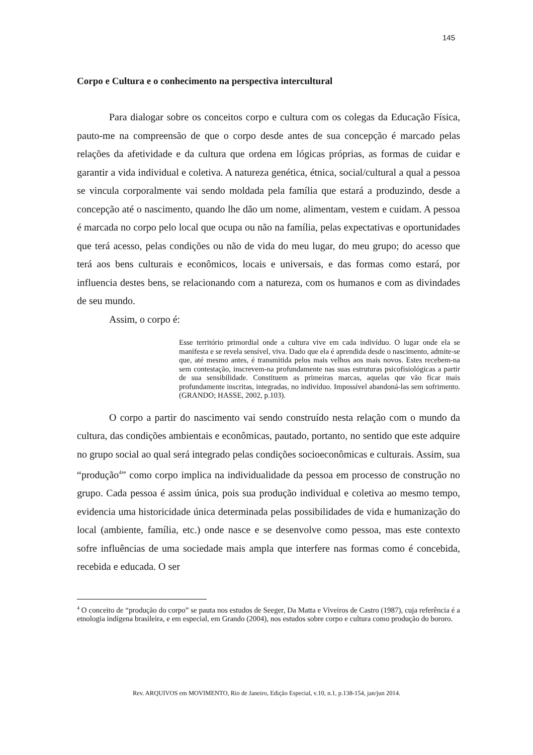145
Corpo e Cultura e o conhecimento na perspectiva intercultural
Para dialogar sobre os conceitos corpo e cultura com os colegas da Educação Física, pauto-me na compreensão de que o corpo desde antes de sua concepção é marcado pelas relações da afetividade e da cultura que ordena em lógicas próprias, as formas de cuidar e garantir a vida individual e coletiva. A natureza genética, étnica, social/cultural a qual a pessoa se vincula corporalmente vai sendo moldada pela família que estará a produzindo, desde a concepção até o nascimento, quando lhe dão um nome, alimentam, vestem e cuidam. A pessoa é marcada no corpo pelo local que ocupa ou não na família, pelas expectativas e oportunidades que terá acesso, pelas condições ou não de vida do meu lugar, do meu grupo; do acesso que terá aos bens culturais e econômicos, locais e universais, e das formas como estará, por influencia destes bens, se relacionando com a natureza, com os humanos e com as divindades de seu mundo.
Assim, o corpo é:
Esse território primordial onde a cultura vive em cada indivíduo. O lugar onde ela se manifesta e se revela sensível, viva. Dado que ela é aprendida desde o nascimento, admite-se que, até mesmo antes, é transmitida pelos mais velhos aos mais novos. Estes recebem-na sem contestação, inscrevem-na profundamente nas suas estruturas psicofisiológicas a partir de sua sensibilidade. Constituem as primeiras marcas, aquelas que vão ficar mais profundamente inscritas, integradas, no indivíduo. Impossível abandoná-las sem sofrimento. (GRANDO; HASSE, 2002, p.103).
O corpo a partir do nascimento vai sendo construído nesta relação com o mundo da cultura, das condições ambientais e econômicas, pautado, portanto, no sentido que este adquire no grupo social ao qual será integrado pelas condições socioeconômicas e culturais. Assim, sua “produção<sup>4</sup>” como corpo implica na individualidade da pessoa em processo de construção no grupo. Cada pessoa é assim única, pois sua produção individual e coletiva ao mesmo tempo, evidencia uma historicidade única determinada pelas possibilidades de vida e humanização do local (ambiente, família, etc.) onde nasce e se desenvolve como pessoa, mas este contexto sofre influências de uma sociedade mais ampla que interfere nas formas como é concebida, recebida e educada. O ser
<sup>4</sup> O conceito de “produção do corpo” se pauta nos estudos de Seeger, Da Matta e Viveiros de Castro (1987), cuja referência é a etnologia indígena brasileira, e em especial, em Grando (2004), nos estudos sobre corpo e cultura como produção do bororo.
Rev. ARQUIVOS em MOVIMENTO, Rio de Janeiro, Edição Especial, v.10, n.1, p.138-154, jan/jun 2014.